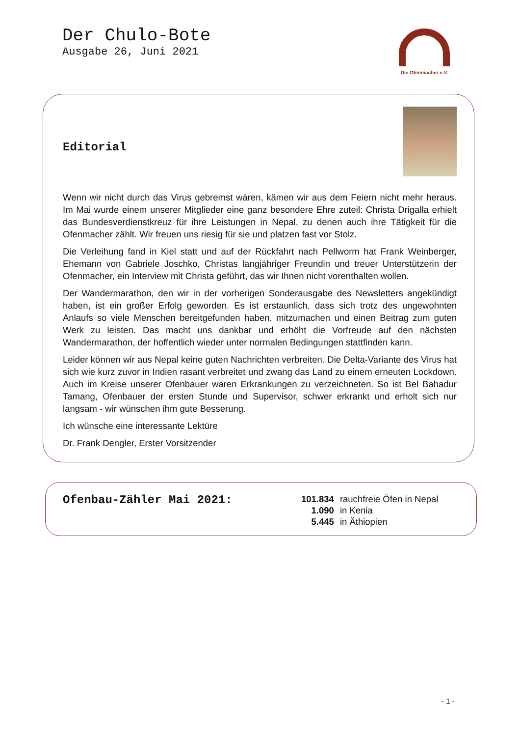Der Chulo-Bote
Ausgabe 26, Juni 2021
Die Ofenmacher e.V.
Editorial
Wenn wir nicht durch das Virus gebremst wären, kämen wir aus dem Feiern nicht mehr heraus. Im Mai wurde einem unserer Mitglieder eine ganz besondere Ehre zuteil: Christa Drigalla erhielt das Bundesverdienstkreuz für ihre Leistungen in Nepal, zu denen auch ihre Tätigkeit für die Ofenmacher zählt. Wir freuen uns riesig für sie und platzen fast vor Stolz.
Die Verleihung fand in Kiel statt und auf der Rückfahrt nach Pellworm hat Frank Weinberger, Ehemann von Gabriele Joschko, Christas langjähriger Freundin und treuer Unterstützerin der Ofenmacher, ein Interview mit Christa geführt, das wir Ihnen nicht vorenthalten wollen.
Der Wandermarathon, den wir in der vorherigen Sonderausgabe des Newsletters angekündigt haben, ist ein großer Erfolg geworden. Es ist erstaunlich, dass sich trotz des ungewohnten Anlaufs so viele Menschen bereitgefunden haben, mitzumachen und einen Beitrag zum guten Werk zu leisten. Das macht uns dankbar und erhöht die Vorfreude auf den nächsten Wandermarathon, der hoffentlich wieder unter normalen Bedingungen stattfinden kann.
Leider können wir aus Nepal keine guten Nachrichten verbreiten. Die Delta-Variante des Virus hat sich wie kurz zuvor in Indien rasant verbreitet und zwang das Land zu einem erneuten Lockdown. Auch im Kreise unserer Ofenbauer waren Erkrankungen zu verzeichneten. So ist Bel Bahadur Tamang, Ofenbauer der ersten Stunde und Supervisor, schwer erkrankt und erholt sich nur langsam - wir wünschen ihm gute Besserung.
Ich wünsche eine interessante Lektüre
Dr. Frank Dengler, Erster Vorsitzender
Ofenbau-Zähler Mai 2021:
| 101.834 | rauchfreie Öfen in Nepal |
| 1.090 | in Kenia |
| 5.445 | in Äthiopien |
- 1 -